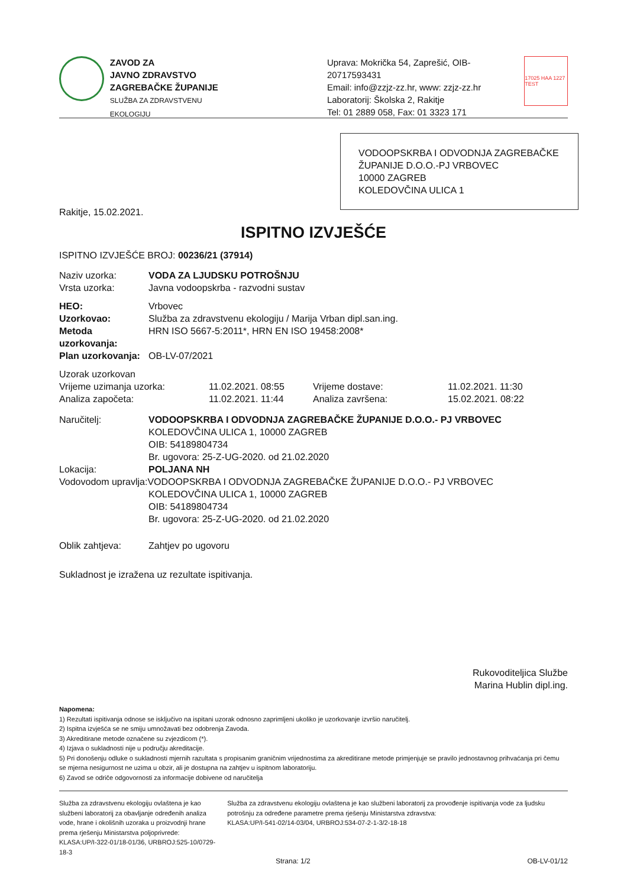ZAVOD ZA
JAVNO ZDRAVSTVO
ZAGREBAČKE ŽUPANIJE
SLUŽBA ZA ZDRAVSTVENU EKOLOGIJU
Uprava: Mokrička 54, Zaprešić, OIB-20717593431
Email: info@zzjz-zz.hr, www: zzjz-zz.hr
Laboratorij: Školska 2, Rakitje
Tel: 01 2889 058, Fax: 01 3323 171
17025 HAA 1227 TEST
VODOOPSKRBA I ODVODNJA ZAGREBAČKE ŽUPANIJE D.O.O.-PJ VRBOVEC
10000 ZAGREB
KOLEDOVČINA ULICA 1
Rakitje, 15.02.2021.
ISPITNO IZVJEŠĆE
ISPITNO IZVJEŠĆE BROJ: 00236/21 (37914)
Naziv uzorka: VODA ZA LJUDSKU POTROŠNJU
Vrsta uzorka: Javna vodoopskrba - razvodni sustav
HEO: Vrbovec
Uzorkovao: Služba za zdravstvenu ekologiju / Marija Vrban dipl.san.ing.
Metoda uzorkovanja:
HRN ISO 5667-5:2011*, HRN EN ISO 19458:2008*
Plan uzorkovanja: OB-LV-07/2021
Uzorak uzorkovan
Vrijeme uzimanja uzorka: 11.02.2021. 08:55 Vrijeme dostave: 11.02.2021. 11:30
Analiza započeta: 11.02.2021. 11:44 Analiza završena: 15.02.2021. 08:22
Naručitelj: VODOOPSKRBA I ODVODNJA ZAGREBAČKE ŽUPANIJE D.O.O.- PJ VRBOVEC
KOLEDOVČINA ULICA 1, 10000 ZAGREB
OIB: 54189804734
Br. ugovora: 25-Z-UG-2020. od 21.02.2020
Lokacija: POLJANA NH
Vodovodom upravlja:VODOOPSKRBA I ODVODNJA ZAGREBAČKE ŽUPANIJE D.O.O.- PJ VRBOVEC
KOLEDOVČINA ULICA 1, 10000 ZAGREB
OIB: 54189804734
Br. ugovora: 25-Z-UG-2020. od 21.02.2020
Oblik zahtjeva: Zahtjev po ugovoru
Sukladnost je izražena uz rezultate ispitivanja.
Rukovoditeljica Službe
Marina Hublin dipl.ing.
Napomena:
1) Rezultati ispitivanja odnose se isključivo na ispitani uzorak odnosno zaprimljeni ukoliko je uzorkovanje izvršio naručitelj.
2) Ispitna izvješća se ne smiju umnožavati bez odobrenja Zavoda.
3) Akreditirane metode označene su zvjezdicom (*).
4) Izjava o sukladnosti nije u području akreditacije.
5) Pri donošenju odluke o sukladnosti mjernih razultata s propisanim graničnim vrijednostima za akreditirane metode primjenjuje se pravilo jednostavnog prihvaćanja pri čemu se mjerna nesigurnost ne uzima u obzir, ali je dostupna na zahtjev u ispitnom laboratoriju.
6) Zavod se odriče odgovornosti za informacije dobivene od naručitelja
Služba za zdravstvenu ekologiju ovlaštena je kao službeni laboratorij za obavljanje određenih analiza vode, hrane i okolišnih uzoraka u proizvodnji hrane prema rješenju Ministarstva poljoprivrede:
KLASA:UP/I-322-01/18-01/36, URBROJ:525-10/0729-18-3
Služba za zdravstvenu ekologiju ovlaštena je kao službeni laboratorij za provođenje ispitivanja vode za ljudsku potrošnju za određene parametre prema rješenju Ministarstva zdravstva:
KLASA:UP/I-541-02/14-03/04, URBROJ:534-07-2-1-3/2-18-18
Strana: 1/2 OB-LV-01/12